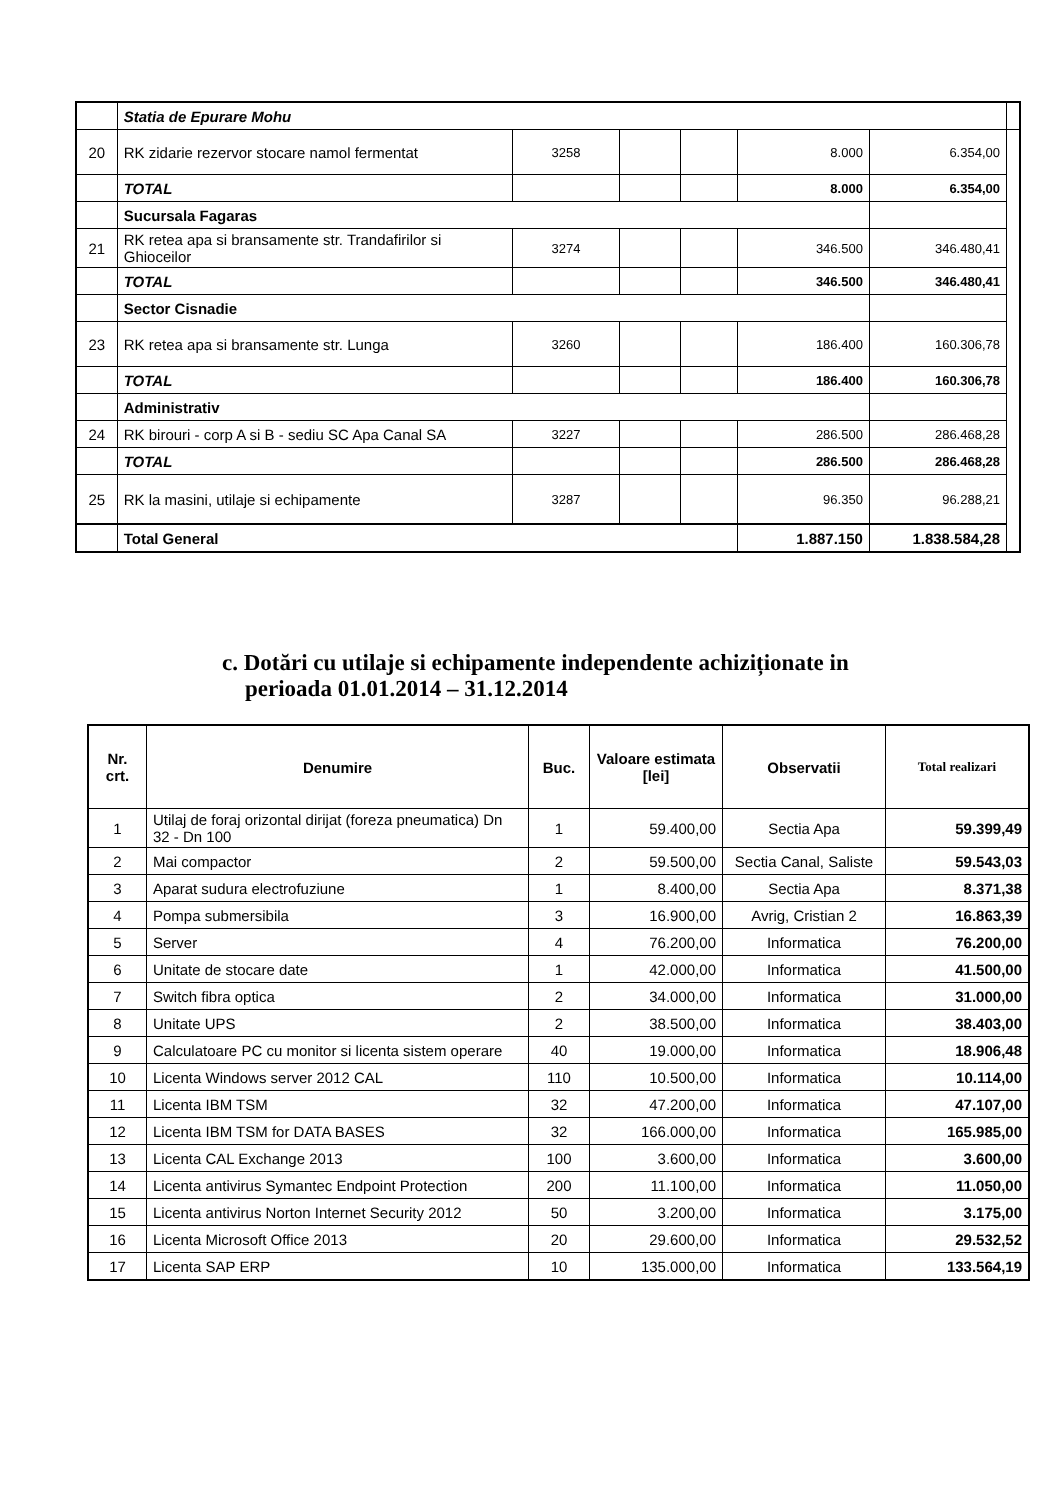| | Statia de Epurare Mohu | | | | | | |
| 20 | RK zidarie rezervor stocare namol fermentat | 3258 | | | 8.000 | 6.354,00 | |
| | TOTAL | | | | 8.000 | 6.354,00 | |
| | Sucursala Fagaras | | | | | | |
| 21 | RK retea apa si bransamente str. Trandafirilor si Ghioceilor | 3274 | | | 346.500 | 346.480,41 | |
| | TOTAL | | | | 346.500 | 346.480,41 | |
| | Sector Cisnadie | | | | | | |
| 23 | RK retea apa si bransamente str. Lunga | 3260 | | | 186.400 | 160.306,78 | |
| | TOTAL | | | | 186.400 | 160.306,78 | |
| | Administrativ | | | | | | |
| 24 | RK birouri - corp A si B - sediu SC Apa Canal SA | 3227 | | | 286.500 | 286.468,28 | |
| | TOTAL | | | | 286.500 | 286.468,28 | |
| 25 | RK la masini, utilaje si echipamente | 3287 | | | 96.350 | 96.288,21 | |
| | Total General | | | | 1.887.150 | 1.838.584,28 | |
c. Dotări cu utilaje si echipamente independente achiziționate in
perioada 01.01.2014 – 31.12.2014
| Nr. crt. | Denumire | Buc. | Valoare estimata [lei] | Observatii | Total realizari |
| --- | --- | --- | --- | --- | --- |
| 1 | Utilaj de foraj orizontal dirijat (foreza pneumatica) Dn 32 - Dn 100 | 1 | 59.400,00 | Sectia Apa | 59.399,49 |
| 2 | Mai compactor | 2 | 59.500,00 | Sectia Canal, Saliste | 59.543,03 |
| 3 | Aparat sudura electrofuziune | 1 | 8.400,00 | Sectia Apa | 8.371,38 |
| 4 | Pompa submersibila | 3 | 16.900,00 | Avrig, Cristian 2 | 16.863,39 |
| 5 | Server | 4 | 76.200,00 | Informatica | 76.200,00 |
| 6 | Unitate de stocare date | 1 | 42.000,00 | Informatica | 41.500,00 |
| 7 | Switch fibra optica | 2 | 34.000,00 | Informatica | 31.000,00 |
| 8 | Unitate UPS | 2 | 38.500,00 | Informatica | 38.403,00 |
| 9 | Calculatoare PC cu monitor si licenta sistem operare | 40 | 19.000,00 | Informatica | 18.906,48 |
| 10 | Licenta Windows server 2012 CAL | 110 | 10.500,00 | Informatica | 10.114,00 |
| 11 | Licenta IBM TSM | 32 | 47.200,00 | Informatica | 47.107,00 |
| 12 | Licenta IBM TSM for DATA BASES | 32 | 166.000,00 | Informatica | 165.985,00 |
| 13 | Licenta CAL Exchange 2013 | 100 | 3.600,00 | Informatica | 3.600,00 |
| 14 | Licenta antivirus Symantec Endpoint Protection | 200 | 11.100,00 | Informatica | 11.050,00 |
| 15 | Licenta antivirus Norton Internet Security 2012 | 50 | 3.200,00 | Informatica | 3.175,00 |
| 16 | Licenta Microsoft Office 2013 | 20 | 29.600,00 | Informatica | 29.532,52 |
| 17 | Licenta SAP ERP | 10 | 135.000,00 | Informatica | 133.564,19 |